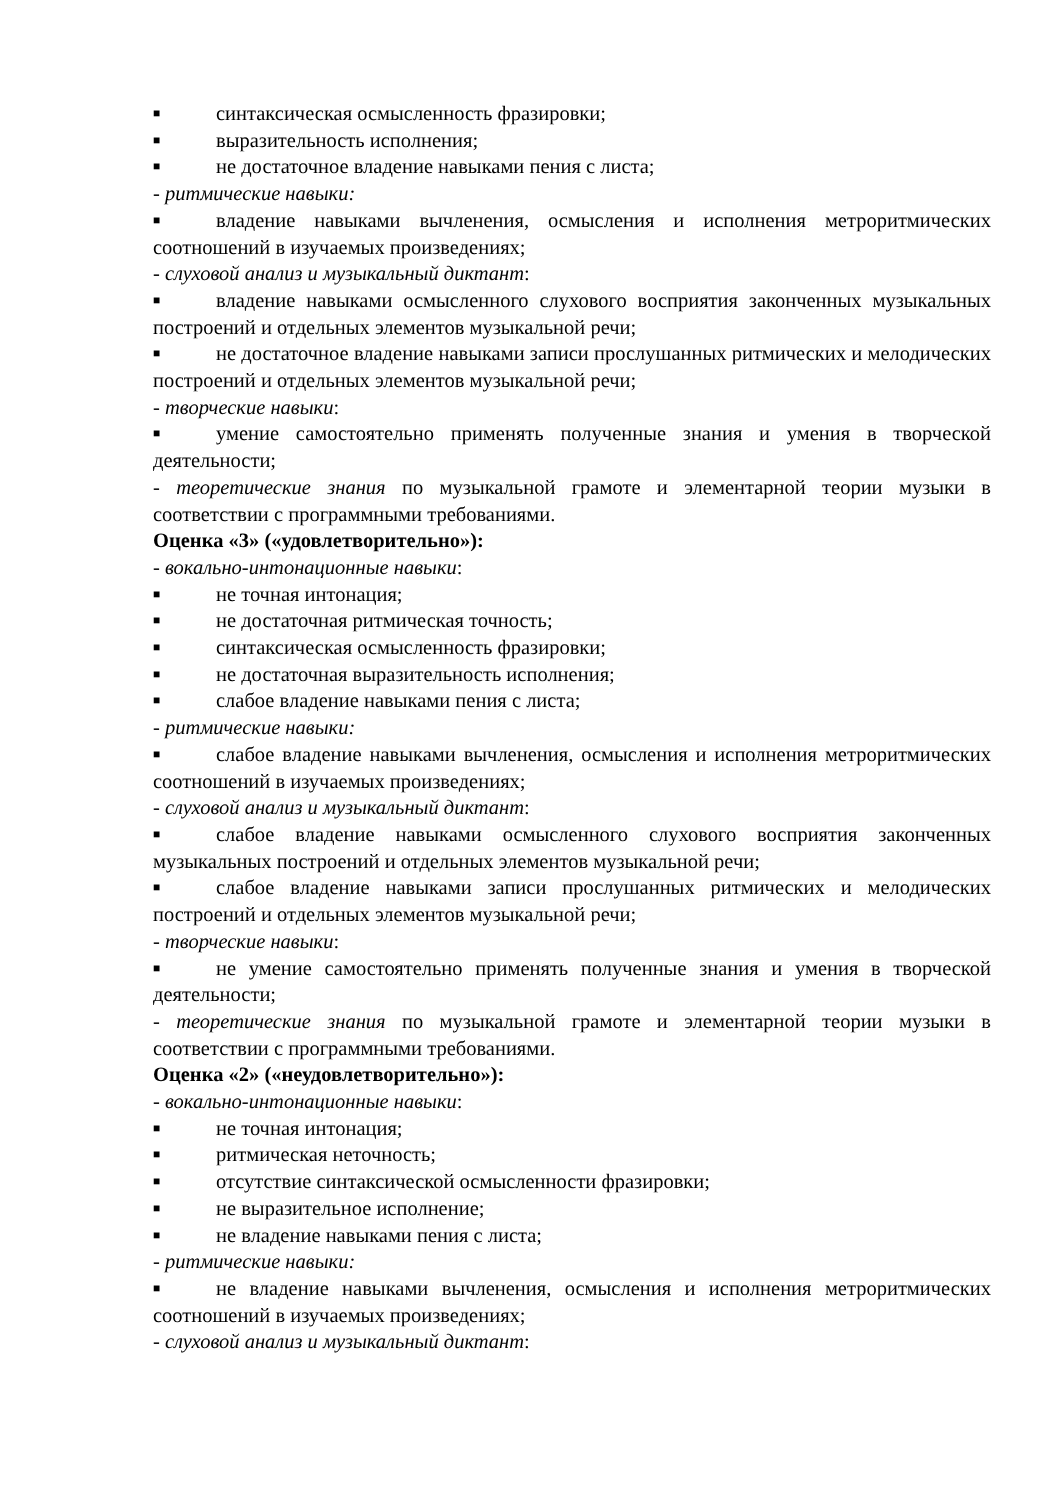■ синтаксическая осмысленность фразировки;
■ выразительность исполнения;
■ не достаточное владение навыками пения с листа;
- ритмические навыки:
■ владение навыками вычленения, осмысления и исполнения метроритмических соотношений в изучаемых произведениях;
- слуховой анализ и музыкальный диктант:
■ владение навыками осмысленного слухового восприятия законченных музыкальных построений и отдельных элементов музыкальной речи;
■ не достаточное владение навыками записи прослушанных ритмических и мелодических построений и отдельных элементов музыкальной речи;
- творческие навыки:
■ умение самостоятельно применять полученные знания и умения в творческой деятельности;
- теоретические знания по музыкальной грамоте и элементарной теории музыки в соответствии с программными требованиями.
Оценка «3» («удовлетворительно»):
- вокально-интонационные навыки:
■ не точная интонация;
■ не достаточная ритмическая точность;
■ синтаксическая осмысленность фразировки;
■ не достаточная выразительность исполнения;
■ слабое владение навыками пения с листа;
- ритмические навыки:
■ слабое владение навыками вычленения, осмысления и исполнения метроритмических соотношений в изучаемых произведениях;
- слуховой анализ и музыкальный диктант:
■ слабое владение навыками осмысленного слухового восприятия законченных музыкальных построений и отдельных элементов музыкальной речи;
■ слабое владение навыками записи прослушанных ритмических и мелодических построений и отдельных элементов музыкальной речи;
- творческие навыки:
■ не умение самостоятельно применять полученные знания и умения в творческой деятельности;
- теоретические знания по музыкальной грамоте и элементарной теории музыки в соответствии с программными требованиями.
Оценка «2» («неудовлетворительно»):
- вокально-интонационные навыки:
■ не точная интонация;
■ ритмическая неточность;
■ отсутствие синтаксической осмысленности фразировки;
■ не выразительное исполнение;
■ не владение навыками пения с листа;
- ритмические навыки:
■ не владение навыками вычленения, осмысления и исполнения метроритмических соотношений в изучаемых произведениях;
- слуховой анализ и музыкальный диктант: